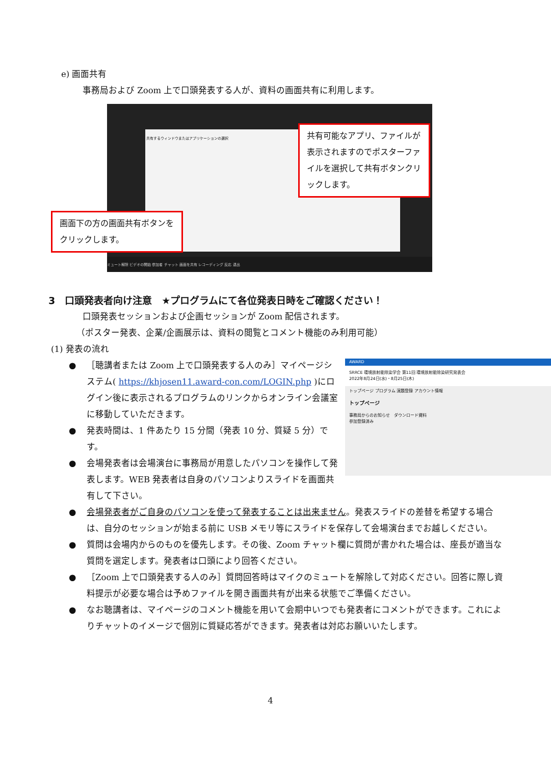e) 画面共有
事務局および Zoom 上で口頭発表する人が、資料の画面共有に利用します。
共有するウィンドウまたはアプリケーションの選択
共有可能なアプリ、ファイルが表示されますのでポスターファイルを選択して共有ボタンクリックします。
画面下の方の画面共有ボタンをクリックします。
ミュート解除 ビデオの開始 参加者 チャット 画面を共有 レコーディング 反応 退出
3　口頭発表者向け注意　★プログラムにて各位発表日時をご確認ください！
口頭発表セッションおよび企画セッションが Zoom 配信されます。
（ポスター発表、企業/企画展示は、資料の閲覧とコメント機能のみ利用可能）
(1) 発表の流れ
AWARD
SRRCE 環境放射能除染学会 第11回 環境放射能除染研究発表会
2022年8月24日(水)・8月25日(木)
トップページ プログラム 演題登録 アカウント情報
トップページ
事務局からのお知らせ　ダウンロード資料
参加登録済み
● ［聴講者または Zoom 上で口頭発表する人のみ］マイページシステム( https://khjosen11.award-con.com/LOGIN.php )にログイン後に表示されるプログラムのリンクからオンライン会議室に移動していただきます。
● 発表時間は、1 件あたり 15 分間（発表 10 分、質疑 5 分）です。
● 会場発表者は会場演台に事務局が用意したパソコンを操作して発表します。WEB 発表者は自身のパソコンよりスライドを画面共有して下さい。
● 会場発表者がご自身のパソコンを使って発表することは出来ません。発表スライドの差替を希望する場合は、自分のセッションが始まる前に USB メモリ等にスライドを保存して会場演台までお越しください。
● 質問は会場内からのものを優先します。その後、Zoom チャット欄に質問が書かれた場合は、座長が適当な質問を選定します。発表者は口頭により回答ください。
● ［Zoom 上で口頭発表する人のみ］質問回答時はマイクのミュートを解除して対応ください。回答に際し資料提示が必要な場合は予めファイルを開き画面共有が出来る状態でご準備ください。
● なお聴講者は、マイページのコメント機能を用いて会期中いつでも発表者にコメントができます。これによりチャットのイメージで個別に質疑応答ができます。発表者は対応お願いいたします。
4